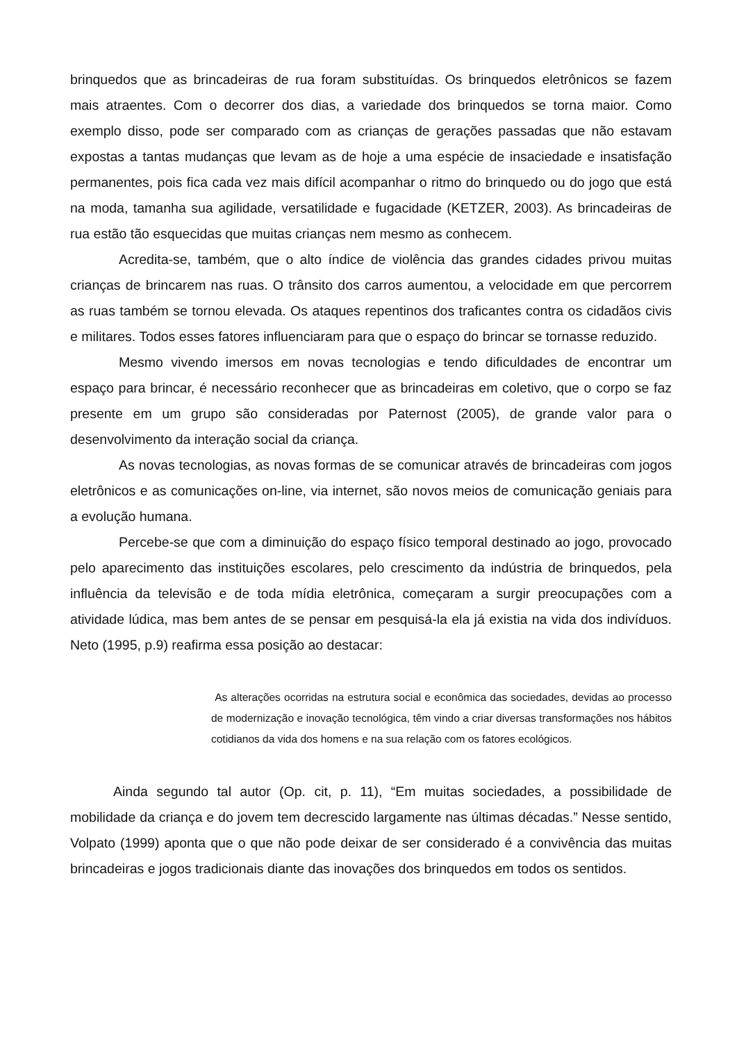brinquedos que as brincadeiras de rua foram substituídas. Os brinquedos eletrônicos se fazem mais atraentes. Com o decorrer dos dias, a variedade dos brinquedos se torna maior. Como exemplo disso, pode ser comparado com as crianças de gerações passadas que não estavam expostas a tantas mudanças que levam as de hoje a uma espécie de insaciedade e insatisfação permanentes, pois fica cada vez mais difícil acompanhar o ritmo do brinquedo ou do jogo que está na moda, tamanha sua agilidade, versatilidade e fugacidade (KETZER, 2003). As brincadeiras de rua estão tão esquecidas que muitas crianças nem mesmo as conhecem.
Acredita-se, também, que o alto índice de violência das grandes cidades privou muitas crianças de brincarem nas ruas. O trânsito dos carros aumentou, a velocidade em que percorrem as ruas também se tornou elevada. Os ataques repentinos dos traficantes contra os cidadãos civis e militares. Todos esses fatores influenciaram para que o espaço do brincar se tornasse reduzido.
Mesmo vivendo imersos em novas tecnologias e tendo dificuldades de encontrar um espaço para brincar, é necessário reconhecer que as brincadeiras em coletivo, que o corpo se faz presente em um grupo são consideradas por Paternost (2005), de grande valor para o desenvolvimento da interação social da criança.
As novas tecnologias, as novas formas de se comunicar através de brincadeiras com jogos eletrônicos e as comunicações on-line, via internet, são novos meios de comunicação geniais para a evolução humana.
Percebe-se que com a diminuição do espaço físico temporal destinado ao jogo, provocado pelo aparecimento das instituições escolares, pelo crescimento da indústria de brinquedos, pela influência da televisão e de toda mídia eletrônica, começaram a surgir preocupações com a atividade lúdica, mas bem antes de se pensar em pesquisá-la ela já existia na vida dos indivíduos. Neto (1995, p.9) reafirma essa posição ao destacar:
As alterações ocorridas na estrutura social e econômica das sociedades, devidas ao processo de modernização e inovação tecnológica, têm vindo a criar diversas transformações nos hábitos cotidianos da vida dos homens e na sua relação com os fatores ecológicos.
Ainda segundo tal autor (Op. cit, p. 11), “Em muitas sociedades, a possibilidade de mobilidade da criança e do jovem tem decrescido largamente nas últimas décadas.” Nesse sentido, Volpato (1999) aponta que o que não pode deixar de ser considerado é a convivência das muitas brincadeiras e jogos tradicionais diante das inovações dos brinquedos em todos os sentidos.